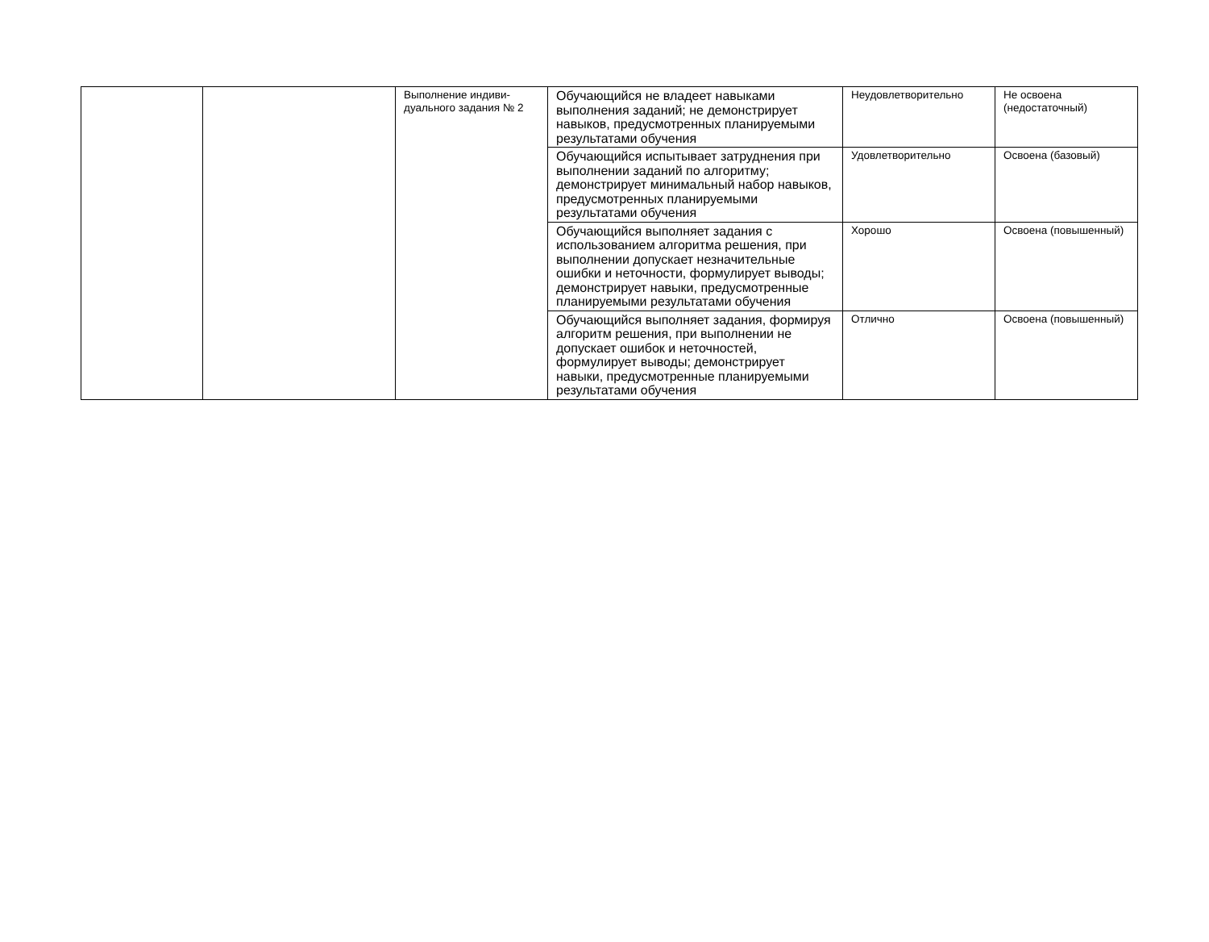| | | Выполнение индиви-дуального задания № 2 | Обучающийся не владеет навыками выполнения заданий; не демонстрирует навыков, предусмотренных планируемыми результатами обучения | Неудовлетворительно | Не освоена (недостаточный) |
| | | | Обучающийся испытывает затруднения при выполнении заданий по алгоритму; демонстрирует минимальный набор навыков, предусмотренных планируемыми результатами обучения | Удовлетворительно | Освоена (базовый) |
| | | | Обучающийся выполняет задания с использованием алгоритма решения, при выполнении допускает незначительные ошибки и неточности, формулирует выводы; демонстрирует навыки, предусмотренные планируемыми результатами обучения | Хорошо | Освоена (повышенный) |
| | | | Обучающийся выполняет задания, формируя алгоритм решения, при выполнении не допускает ошибок и неточностей, формулирует выводы; демонстрирует навыки, предусмотренные планируемыми результатами обучения | Отлично | Освоена (повышенный) |